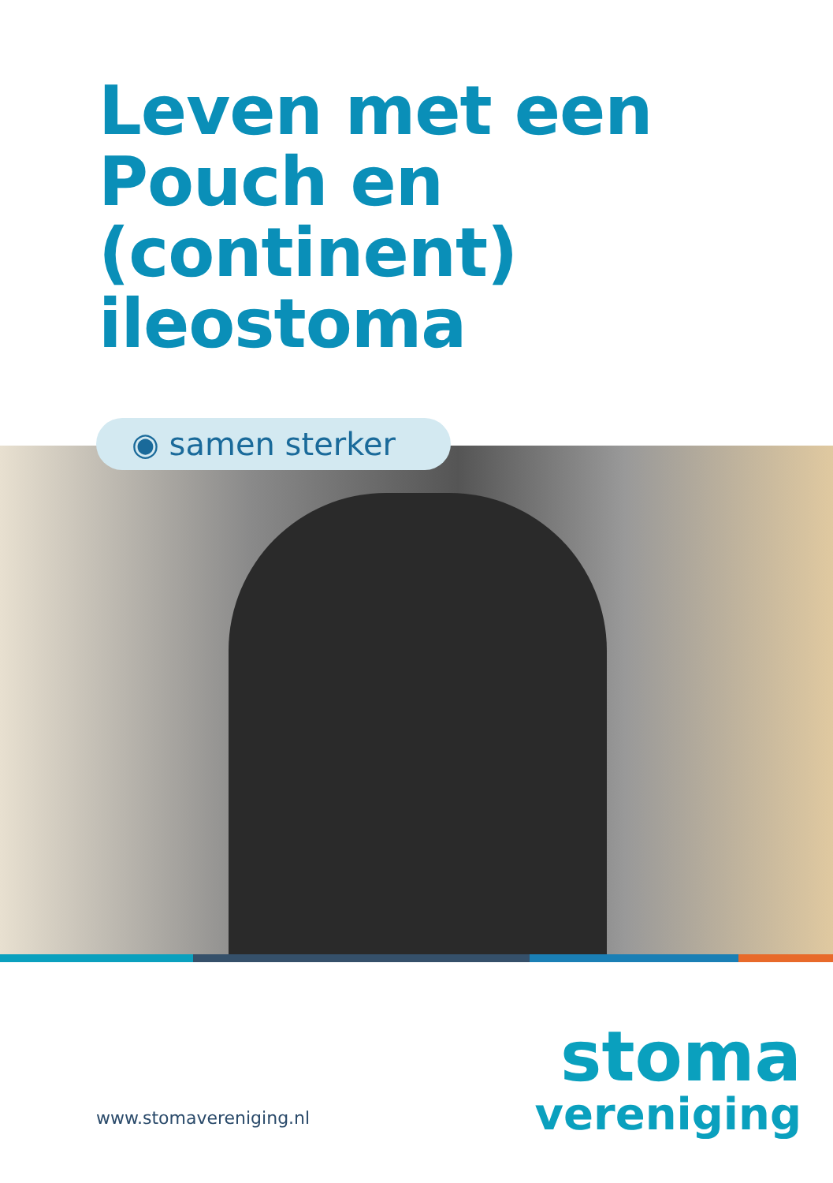Leven met een
Pouch en
(continent)
ileostoma
◉ samen sterker
www.stomavereniging.nl
stoma
vereniging